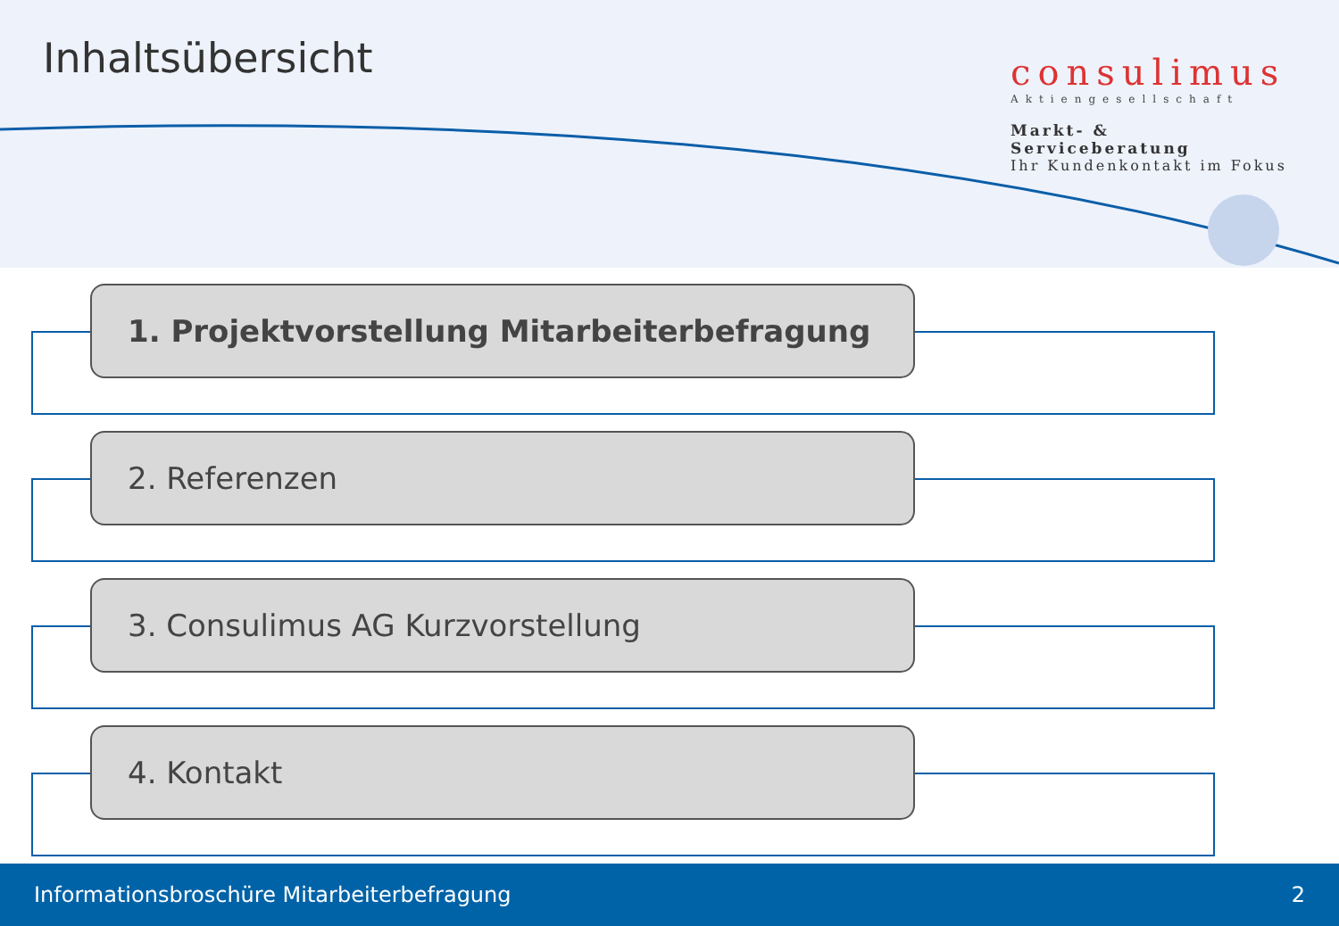Inhaltsübersicht
consulimus
Aktiengesellschaft
Markt- & Serviceberatung
Ihr Kundenkontakt im Fokus
1. Projektvorstellung Mitarbeiterbefragung
2. Referenzen
3. Consulimus AG Kurzvorstellung
4. Kontakt
Informationsbroschüre Mitarbeiterbefragung 2